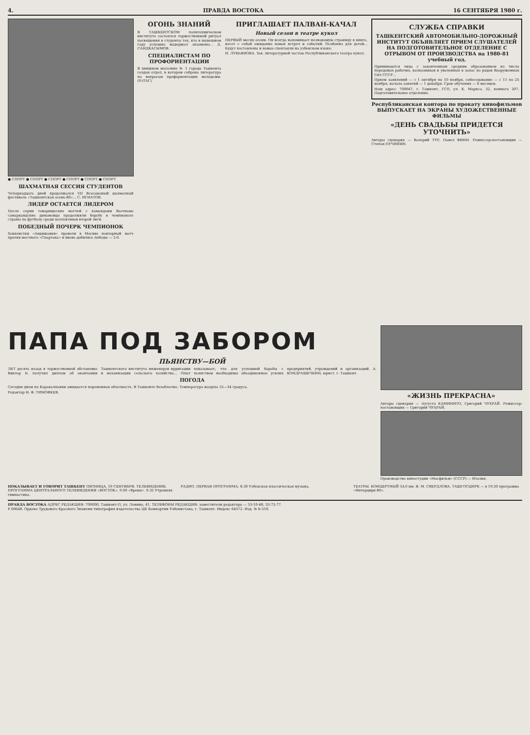4. ПРАВДА ВОСТОКА 16 СЕНТЯБРЯ 1980 г.
● СПОРТ ● СПОРТ ● СПОРТ ● СПОРТ ● СПОРТ ● СПОРТ
ШАХМАТНАЯ СЕССИЯ СТУДЕНТОВ
Четырнадцать дней продолжался VII Всесоюзный шахматный фестиваль «Ташкентская осень-80»... С. ИГНАТОВ.
ЛИДЕР ОСТАЕТСЯ ЛИДЕРОМ
После серии товарищеских матчей с командами Вьетнама самаркандские динамовцы продолжили борьбу в чемпионате страны по футболу среди коллективов второй лиги.
ПОБЕДНЫЙ ПОЧЕРК ЧЕМПИОНОК
Хоккеистки «Андижанки» провели в Москве повторный матч против местного «Спартака» и вновь добились победы — 2:0.
ОГОНЬ ЗНАНИЙ
В ТАШКЕНТСКОМ политехническом институте состоялся торжественный ритуал посвящения в студенты тех, кто в нынешнем году успешно выдержал экзамены... Д. САНДКАСЫМОВ.
СПЕЦИАЛИСТАМ ПО ПРОФОРИЕНТАЦИИ
В книжном магазине № 1 города Ташкента создан отдел, в котором собрана литература по вопросам профориентации молодежи. (УзТАГ).
ПРИГЛАШАЕТ ПАЛВАН-КАЧАЛ
Новый сезон в театре кукол
ПЕРВЫЙ месяц осени. Он всегда напоминает незнакомую страницу в книге, несет с собой ожидание новых встреч и событий. Особенно для детей... Будут поставлены и новые спектакли на узбекском языке.
И. ЛУКЬЯНОВА. Зав. литературной частью Республиканского театра кукол.
СЛУЖБА СПРАВКИ
ТАШКЕНТСКИЙ АВТОМОБИЛЬНО-ДОРОЖНЫЙ ИНСТИТУТ ОБЪЯВЛЯЕТ ПРИЕМ СЛУШАТЕЛЕЙ НА ПОДГОТОВИТЕЛЬНОЕ ОТДЕЛЕНИЕ С ОТРЫВОМ ОТ ПРОИЗВОДСТВА на 1980-81 учебный год.
Принимаются лица с законченным средним образованием из числа передовых рабочих, колхозников и уволенных в запас из рядов Вооруженных Сил СССР...
Прием заявлений — с 1 октября по 10 ноября, собеседование — с 11 по 25 ноября, начало занятий — 1 декабря. Срок обучения — 8 месяцев.
Наш адрес: 700047, г. Ташкент, ГСП, ул. К. Маркса, 32, комната 207. Подготовительное отделение.
Республиканская контора по прокату кинофильмов ВЫПУСКАЕТ НА ЭКРАНЫ ХУДОЖЕСТВЕННЫЕ ФИЛЬМЫ
«ДЕНЬ СВАДЬБЫ ПРИДЕТСЯ УТОЧНИТЬ»
Авторы сценария — Валерий ТУР, Павел ФИНН. Режиссер-постановщик — Степан ПУЧИНЯН.
ПАПА ПОД ЗАБОРОМ
ПЬЯНСТВУ—БОЙ
ЛЕТ десять назад в торжественной обстановке Виктор Б. получил диплом об окончании Ташкентского института инженеров ирригации и механизации сельского хозяйства... Опыт показывает, что для успешной борьбы с пьянством необходимы объединенные усилия предприятий, учреждений и организаций. А. КОНДРАШЕЧКИН, юрист. г. Ташкент.
ПОГОДА
Сегодня днем по Каракалпакии ожидается переменная облачность. В Ташкенте безоблачно. Температура воздуха 32—34 градуса.
Редактор Н. Ф. ТИМОФЕЕВ.
«ЖИЗНЬ ПРЕКРАСНА»
Авторы сценария — Аугусто КАМИНИТО, Григорий ЧУХРАЙ. Режиссер-постановщик — Григорий ЧУХРАЙ.
Производство киностудии «Мосфильм» (СССР) — Италия.
ПОКАЗЫВАЕТ И ГОВОРИТ ТАШКЕНТ ПЯТНИЦА, 19 СЕНТЯБРЯ. ТЕЛЕВИДЕНИЕ. ПРОГРАММА ЦЕНТРАЛЬНОГО ТЕЛЕВИДЕНИЯ «ВОСТОК». 9.00 «Время». 9.35 Утренняя гимнастика.
РАДИО. ПЕРВАЯ ПРОГРАММА. 8.30 Узбекская классическая музыка.
ТЕАТРЫ. КОНЦЕРТНЫЙ ЗАЛ им. Я. М. СВЕРДЛОВА. ТАШГОСЦИРК — в 19.30 программа «Интерцирк-80».
ПРАВДА ВОСТОКА АДРЕС РЕДАКЦИИ: 700000, Ташкент-П, ул. Ленина, 41. ТЕЛЕФОНЫ РЕДАКЦИИ: заместители редактора — 33-10-48, 33-72-77.
Р.00648. Ордена Трудового Красного Знамени типография издательства ЦК Компартии Узбекистана, г. Ташкент. Индекс 64572. Изд. № Б-516.